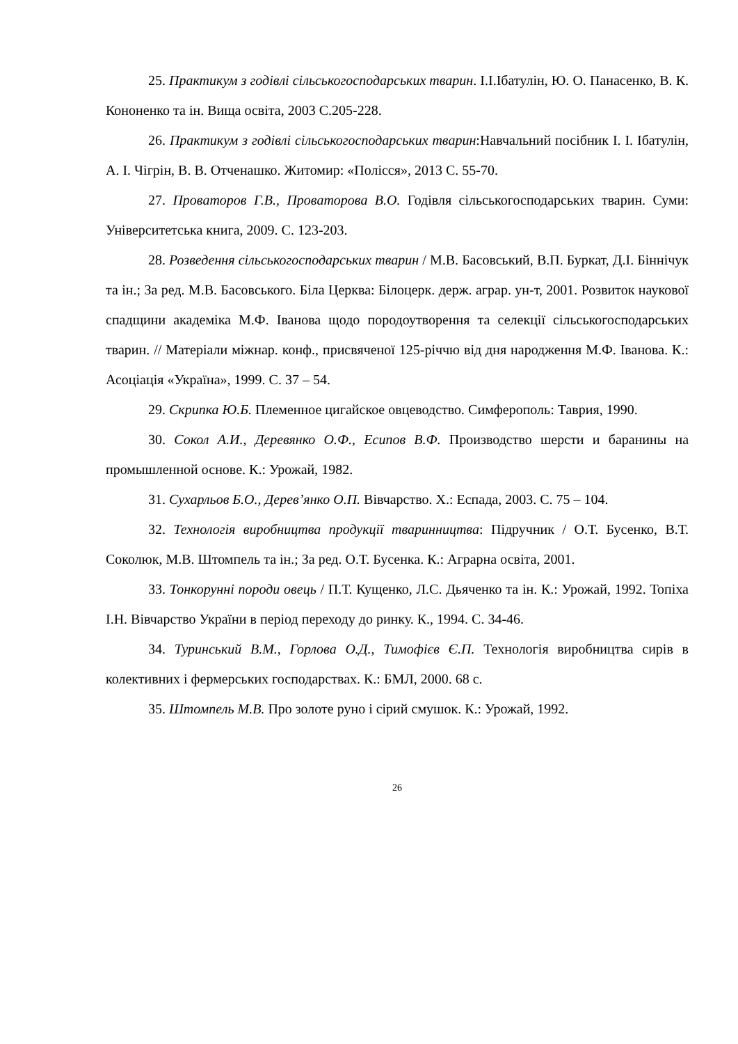25. Практикум з годівлі сільськогосподарських тварин. І.І.Ібатулін, Ю. О. Панасенко, В. К. Кононенко та ін. Вища освіта, 2003 С.205-228.
26. Практикум з годівлі сільськогосподарських тварин:Навчальний посібник І. І. Ібатулін, А. І. Чігрін, В. В. Отченашко. Житомир: «Полісся», 2013 С. 55-70.
27. Проваторов Г.В., Проваторова В.О. Годівля сільськогосподарських тварин. Суми: Університетська книга, 2009. С. 123-203.
28. Розведення сільськогосподарських тварин / М.В. Басовський, В.П. Буркат, Д.І. Біннічук та ін.; За ред. М.В. Басовського. Біла Церква: Білоцерк. держ. аграр. ун-т, 2001. Розвиток наукової спадщини академіка М.Ф. Іванова щодо породоутворення та селекції сільськогосподарських тварин. // Матеріали міжнар. конф., присвяченої 125-річчю від дня народження М.Ф. Іванова. К.: Асоціація «Україна», 1999. С. 37 – 54.
29. Скрипка Ю.Б. Племенное цигайское овцеводство. Симферополь: Таврия, 1990.
30. Сокол А.И., Деревянко О.Ф., Есипов В.Ф. Производство шерсти и баранины на промышленной основе. К.: Урожай, 1982.
31. Сухарльов Б.О., Дерев’янко О.П. Вівчарство. Х.: Еспада, 2003. С. 75 – 104.
32. Технологія виробництва продукції тваринництва: Підручник / О.Т. Бусенко, В.Т. Соколюк, М.В. Штомпель та ін.; За ред. О.Т. Бусенка. К.: Аграрна освіта, 2001.
33. Тонкорунні породи овець / П.Т. Кущенко, Л.С. Дьяченко та ін. К.: Урожай, 1992. Топіха І.Н. Вівчарство України в період переходу до ринку. К., 1994. С. 34-46.
34. Туринський В.М., Горлова О.Д., Тимофієв Є.П. Технологія виробництва сирів в колективних і фермерських господарствах. К.: БМЛ, 2000. 68 с.
35. Штомпель М.В. Про золоте руно і сірий смушок. К.: Урожай, 1992.
26